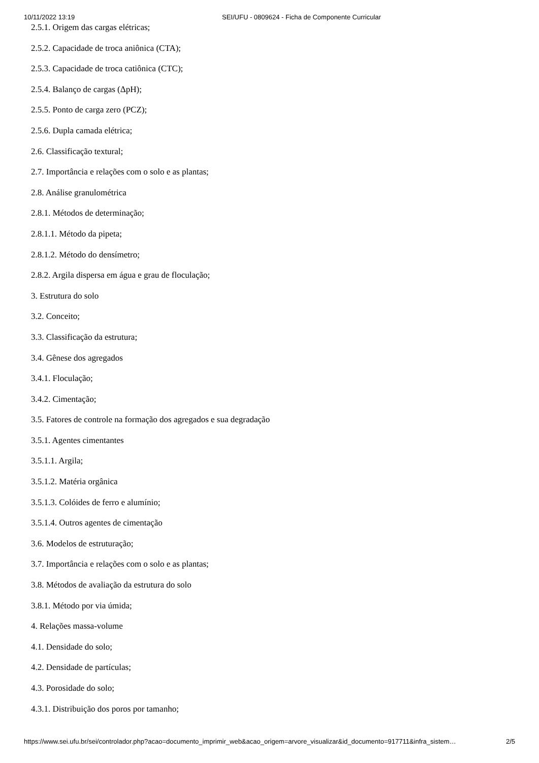10/11/2022 13:19 SEI/UFU - 0809624 - Ficha de Componente Curricular
2.5.1. Origem das cargas elétricas;
2.5.2. Capacidade de troca aniônica (CTA);
2.5.3. Capacidade de troca catiônica (CTC);
2.5.4. Balanço de cargas (ΔpH);
2.5.5. Ponto de carga zero (PCZ);
2.5.6. Dupla camada elétrica;
2.6. Classificação textural;
2.7. Importância e relações com o solo e as plantas;
2.8. Análise granulométrica
2.8.1. Métodos de determinação;
2.8.1.1. Método da pipeta;
2.8.1.2. Método do densímetro;
2.8.2. Argila dispersa em água e grau de floculação;
3. Estrutura do solo
3.2. Conceito;
3.3. Classificação da estrutura;
3.4. Gênese dos agregados
3.4.1. Floculação;
3.4.2. Cimentação;
3.5. Fatores de controle na formação dos agregados e sua degradação
3.5.1. Agentes cimentantes
3.5.1.1. Argila;
3.5.1.2. Matéria orgânica
3.5.1.3. Colóides de ferro e alumínio;
3.5.1.4. Outros agentes de cimentação
3.6. Modelos de estruturação;
3.7. Importância e relações com o solo e as plantas;
3.8. Métodos de avaliação da estrutura do solo
3.8.1. Método por via úmida;
4. Relações massa-volume
4.1. Densidade do solo;
4.2. Densidade de partículas;
4.3. Porosidade do solo;
4.3.1. Distribuição dos poros por tamanho;
https://www.sei.ufu.br/sei/controlador.php?acao=documento_imprimir_web&acao_origem=arvore_visualizar&id_documento=917711&infra_sistem… 2/5